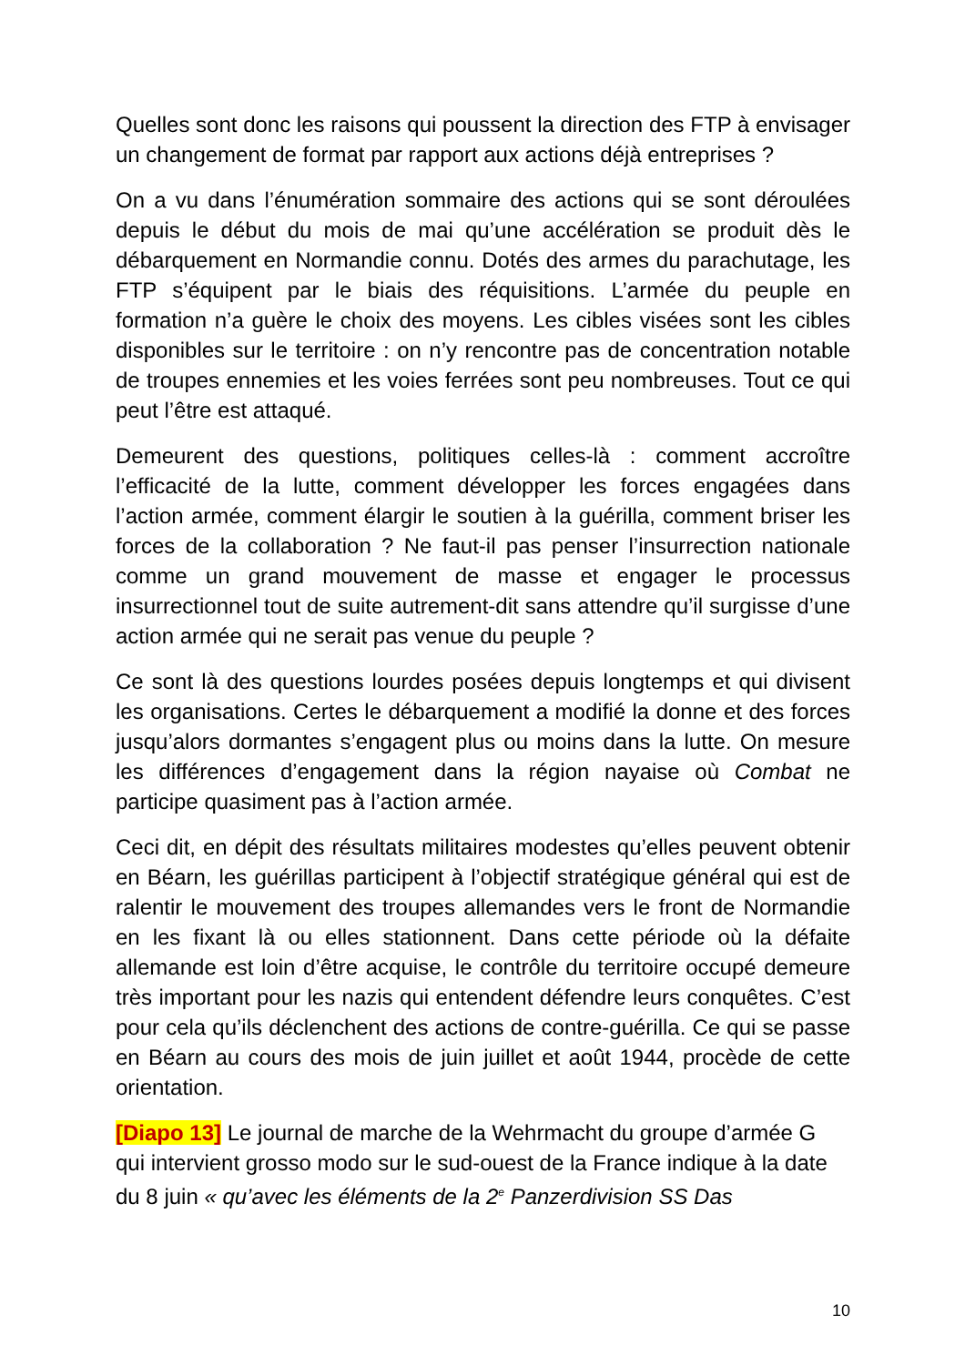Quelles sont donc les raisons qui poussent la direction des FTP à envisager un changement de format par rapport aux actions déjà entreprises ?
On a vu dans l’énumération sommaire des actions qui se sont déroulées depuis le début du mois de mai qu’une accélération se produit dès le débarquement en Normandie connu. Dotés des armes du parachutage, les FTP s’équipent par le biais des réquisitions. L’armée du peuple en formation n’a guère le choix des moyens. Les cibles visées sont les cibles disponibles sur le territoire : on n’y rencontre pas de concentration notable de troupes ennemies et les voies ferrées sont peu nombreuses. Tout ce qui peut l’être est attaqué.
Demeurent des questions, politiques celles-là : comment accroître l’efficacité de la lutte, comment développer les forces engagées dans l’action armée, comment élargir le soutien à la guérilla, comment briser les forces de la collaboration ? Ne faut-il pas penser l’insurrection nationale comme un grand mouvement de masse et engager le processus insurrectionnel tout de suite autrement-dit sans attendre qu’il surgisse d’une action armée qui ne serait pas venue du peuple ?
Ce sont là des questions lourdes posées depuis longtemps et qui divisent les organisations. Certes le débarquement a modifié la donne et des forces jusqu’alors dormantes s’engagent plus ou moins dans la lutte. On mesure les différences d’engagement dans la région nayaise où Combat ne participe quasiment pas à l’action armée.
Ceci dit, en dépit des résultats militaires modestes qu’elles peuvent obtenir en Béarn, les guérillas participent à l’objectif stratégique général qui est de ralentir le mouvement des troupes allemandes vers le front de Normandie en les fixant là ou elles stationnent. Dans cette période où la défaite allemande est loin d’être acquise, le contrôle du territoire occupé demeure très important pour les nazis qui entendent défendre leurs conquêtes. C’est pour cela qu’ils déclenchent des actions de contre-guérilla. Ce qui se passe en Béarn au cours des mois de juin juillet et août 1944, procède de cette orientation.
[Diapo 13] Le journal de marche de la Wehrmacht du groupe d’armée G qui intervient grosso modo sur le sud-ouest de la France indique à la date du 8 juin « qu’avec les éléments de la 2<sup>e</sup> Panzerdivision SS Das
10